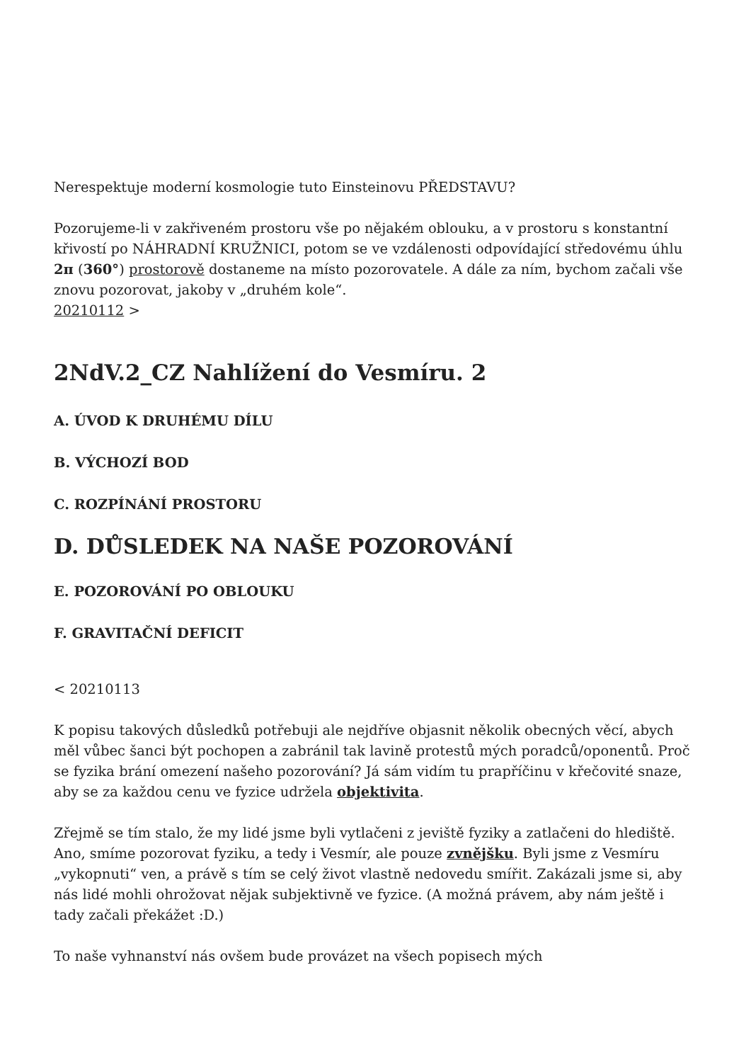Nerespektuje moderní kosmologie tuto Einsteinovu PŘEDSTAVU?
Pozorujeme-li v zakřiveném prostoru vše po nějakém oblouku, a v prostoru s konstantní křivostí po NÁHRADNÍ KRUŽNICI, potom se ve vzdálenosti odpovídající středovému úhlu 2π (360°) prostorově dostaneme na místo pozorovatele. A dále za ním, bychom začali vše znovu pozorovat, jakoby v „druhém kole“.
20210112 >
2NdV.2_CZ Nahlížení do Vesmíru. 2
A. ÚVOD K DRUHÉMU DÍLU
B. VÝCHOZÍ BOD
C. ROZPÍNÁNÍ PROSTORU
D. DŮSLEDEK NA NAŠE POZOROVÁNÍ
E. POZOROVÁNÍ PO OBLOUKU
F. GRAVITAČNÍ DEFICIT
< 20210113
K popisu takových důsledků potřebuji ale nejdříve objasnit několik obecných věcí, abych měl vůbec šanci být pochopen a zabránil tak lavině protestů mých poradců/oponentů. Proč se fyzika brání omezení našeho pozorování? Já sám vidím tu prapříčinu v křečovité snaze, aby se za každou cenu ve fyzice udržela objektivita.
Zřejmě se tím stalo, že my lidé jsme byli vytlačeni z jeviště fyziky a zatlačeni do hlediště. Ano, smíme pozorovat fyziku, a tedy i Vesmír, ale pouze zvnějšku. Byli jsme z Vesmíru „vykopnuti“ ven, a právě s tím se celý život vlastně nedovedu smířit. Zakázali jsme si, aby nás lidé mohli ohrožovat nějak subjektivně ve fyzice. (A možná právem, aby nám ještě i tady začali překážet :D.)
To naše vyhnanství nás ovšem bude provázet na všech popisech mých